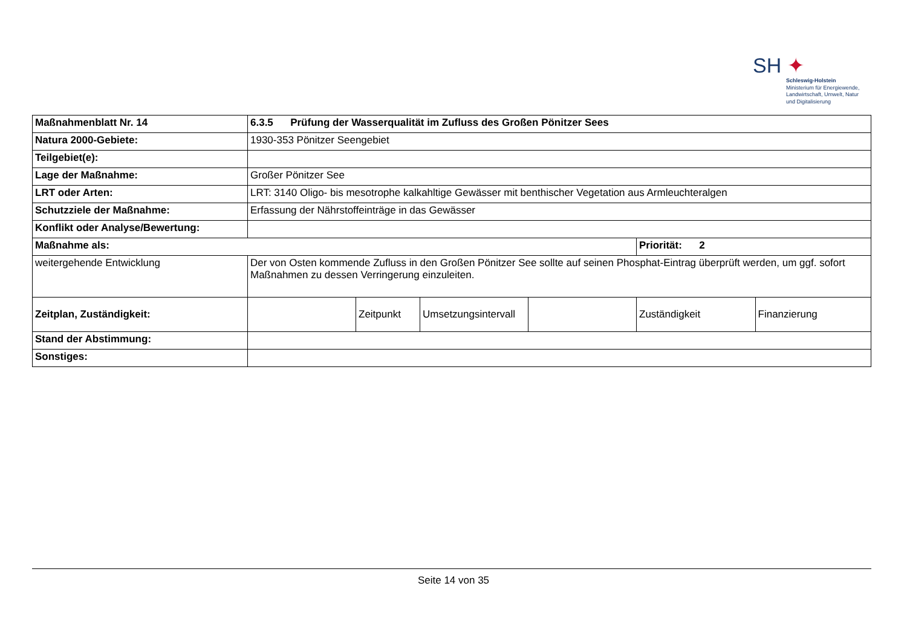SH ✦
Schleswig-Holstein
Ministerium für Energiewende,
Landwirtschaft, Umwelt, Natur
und Digitalisierung
| Maßnahmenblatt Nr. 14 | 6.3.5 Prüfung der Wasserqualität im Zufluss des Großen Pönitzer Sees | | | | | |
| Natura 2000-Gebiete: | 1930-353 Pönitzer Seengebiet | | | | | |
| Teilgebiet(e): | | | | | | |
| Lage der Maßnahme: | Großer Pönitzer See | | | | | |
| LRT oder Arten: | LRT: 3140 Oligo- bis mesotrophe kalkahltige Gewässer mit benthischer Vegetation aus Armleuchteralgen | | | | | |
| Schutzziele der Maßnahme: | Erfassung der Nährstoffeinträge in das Gewässer | | | | | |
| Konflikt oder Analyse/Bewertung: | | | | | | |
| Maßnahme als: | | | | | Priorität: 2 | |
| weitergehende Entwicklung | Der von Osten kommende Zufluss in den Großen Pönitzer See sollte auf seinen Phosphat-Eintrag überprüft werden, um ggf. sofort Maßnahmen zu dessen Verringerung einzuleiten. | | | | | |
| Zeitplan, Zuständigkeit: | | Zeitpunkt | Umsetzungsintervall | | Zuständigkeit | Finanzierung |
| Stand der Abstimmung: | | | | | | |
| Sonstiges: | | | | | | |
Seite 14 von 35